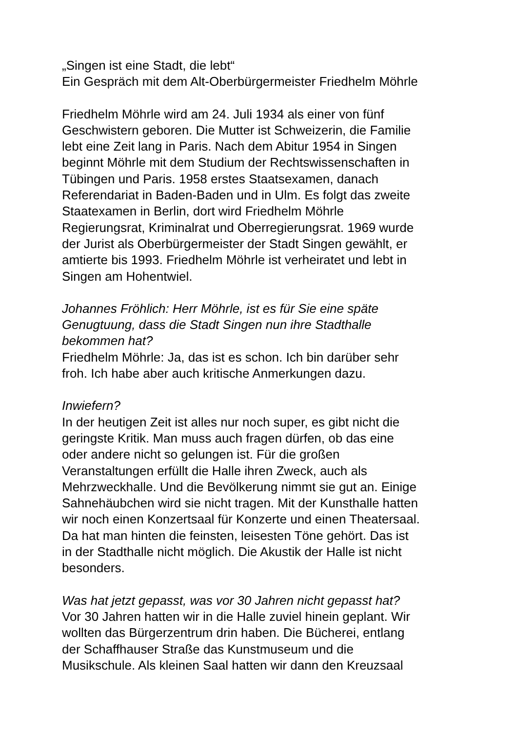„Singen ist eine Stadt, die lebt“
Ein Gespräch mit dem Alt-Oberbürgermeister Friedhelm Möhrle
Friedhelm Möhrle wird am 24. Juli 1934 als einer von fünf
Geschwistern geboren. Die Mutter ist Schweizerin, die Familie
lebt eine Zeit lang in Paris. Nach dem Abitur 1954 in Singen
beginnt Möhrle mit dem Studium der Rechtswissenschaften in
Tübingen und Paris. 1958 erstes Staatsexamen, danach
Referendariat in Baden-Baden und in Ulm. Es folgt das zweite
Staatexamen in Berlin, dort wird Friedhelm Möhrle
Regierungsrat, Kriminalrat und Oberregierungsrat. 1969 wurde
der Jurist als Oberbürgermeister der Stadt Singen gewählt, er
amtierte bis 1993. Friedhelm Möhrle ist verheiratet und lebt in
Singen am Hohentwiel.
Johannes Fröhlich: Herr Möhrle, ist es für Sie eine späte
Genugtuung, dass die Stadt Singen nun ihre Stadthalle
bekommen hat?
Friedhelm Möhrle: Ja, das ist es schon. Ich bin darüber sehr
froh. Ich habe aber auch kritische Anmerkungen dazu.
Inwiefern?
In der heutigen Zeit ist alles nur noch super, es gibt nicht die
geringste Kritik. Man muss auch fragen dürfen, ob das eine
oder andere nicht so gelungen ist. Für die großen
Veranstaltungen erfüllt die Halle ihren Zweck, auch als
Mehrzweckhalle. Und die Bevölkerung nimmt sie gut an. Einige
Sahnehäubchen wird sie nicht tragen. Mit der Kunsthalle hatten
wir noch einen Konzertsaal für Konzerte und einen Theatersaal.
Da hat man hinten die feinsten, leisesten Töne gehört. Das ist
in der Stadthalle nicht möglich. Die Akustik der Halle ist nicht
besonders.
Was hat jetzt gepasst, was vor 30 Jahren nicht gepasst hat?
Vor 30 Jahren hatten wir in die Halle zuviel hinein geplant. Wir
wollten das Bürgerzentrum drin haben. Die Bücherei, entlang
der Schaffhauser Straße das Kunstmuseum und die
Musikschule. Als kleinen Saal hatten wir dann den Kreuzsaal